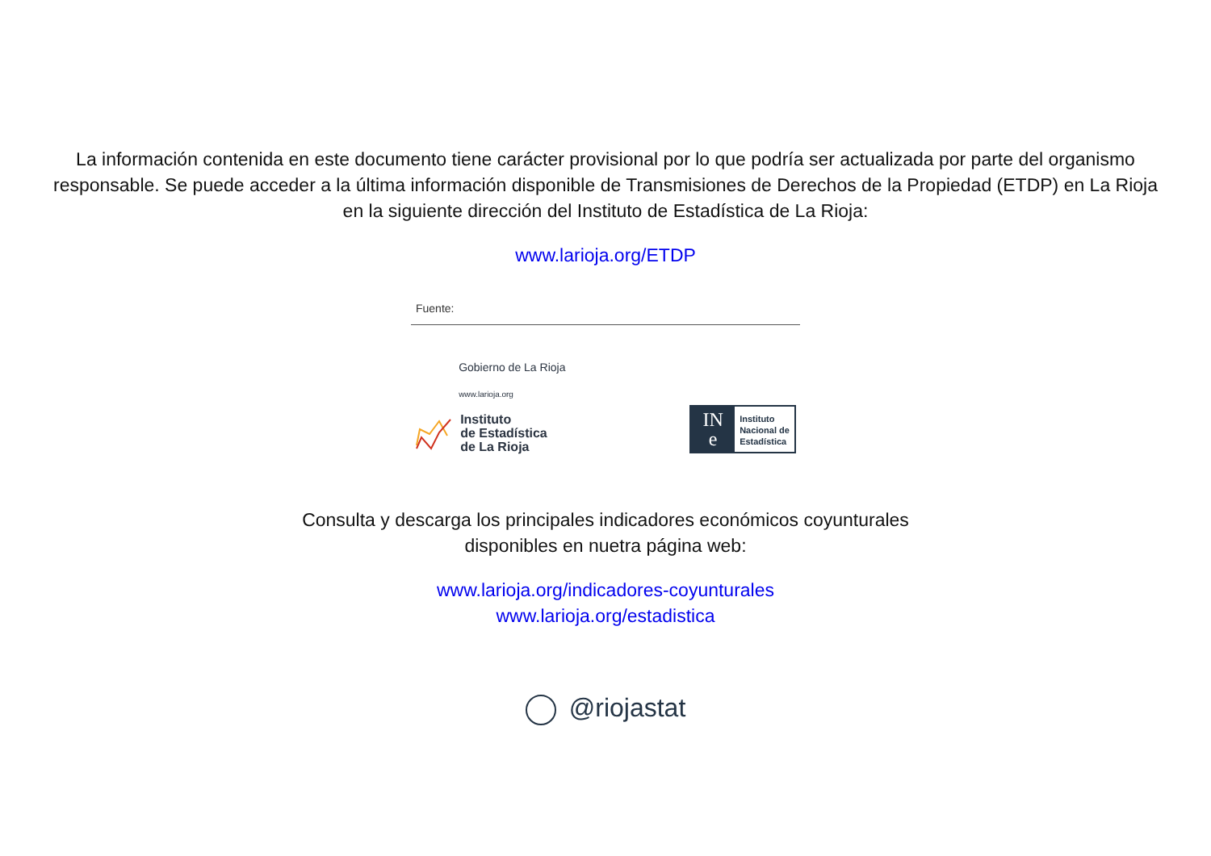La información contenida en este documento tiene carácter provisional por lo que podría ser actualizada por parte del organismo responsable. Se puede acceder a la última información disponible de Transmisiones de Derechos de la Propiedad (ETDP) en La Rioja en la siguiente dirección del Instituto de Estadística de La Rioja:
www.larioja.org/ETDP
Fuente:
Gobierno de La Rioja
www.larioja.org
Instituto
de Estadística
de La Rioja
IN
e
Instituto
Nacional de
Estadística
Consulta y descarga los principales indicadores económicos coyunturales
disponibles en nuetra página web:
www.larioja.org/indicadores-coyunturales
www.larioja.org/estadistica
@riojastat